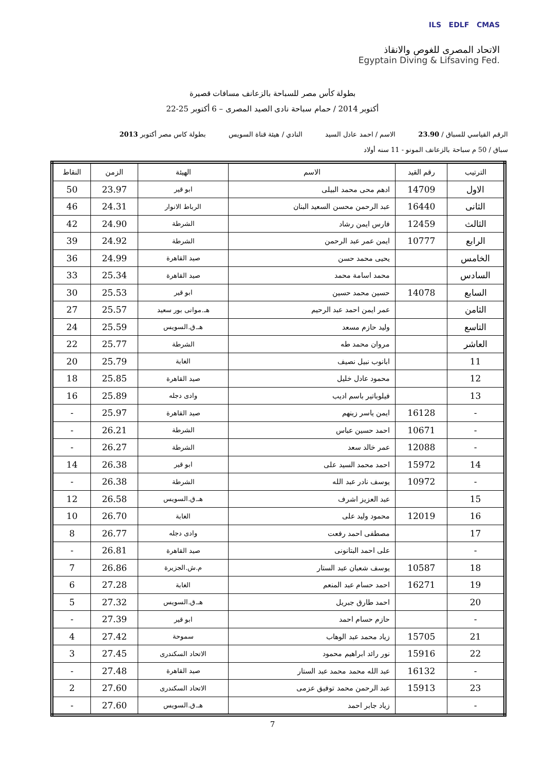ILS EDLF CMAS
الاتحاد المصرى للغوص والانقاذ
Egyptain Diving & Lifsaving Fed.
بطولة كأس مصر للسباحة بالزعانف مسافات قصيرة
22-25 أكتوبر 2014 / حمام سباحة نادى الصيد المصرى – 6 أكتوبر
الرقم القياسي للسباق / 23.90 الاسم / احمد عادل السيد النادي / هيئة قناة السويس بطولة كاس مصر أكتوبر 2013
سباق / 50 م سباحة بالزعانف المونو - 11 سنه أولاد
| الترتيب | رقم القيد | الاسم | الهيئة | الزمن | النقاط |
| --- | --- | --- | --- | --- | --- |
| الاول | 14709 | ادهم محى محمد البيلى | ابو قير | 23.97 | 50 |
| الثانى | 16440 | عبد الرحمن محسن السعيد البنان | الرباط الانوار | 24.31 | 46 |
| الثالث | 12459 | فارس ايمن رشاد | الشرطة | 24.90 | 42 |
| الرابع | 10777 | ايمن عمر عبد الرحمن | الشرطة | 24.92 | 39 |
| الخامس | | يحيى محمد حسن | صيد القاهرة | 24.99 | 36 |
| السادس | | محمد اسامة محمد | صيد القاهرة | 25.34 | 33 |
| السابع | 14078 | حسين محمد حسين | ابو قير | 25.53 | 30 |
| الثامن | | عمر ايمن احمد عبد الرحيم | هـ.موانى بور سعيد | 25.57 | 27 |
| التاسع | | وليد حازم مسعد | هـ.ق.السويس | 25.59 | 24 |
| العاشر | | مروان محمد طه | الشرطة | 25.77 | 22 |
| 11 | | ابانوب نبيل نصيف | الغابة | 25.79 | 20 |
| 12 | | محمود عادل خليل | صيد القاهرة | 25.85 | 18 |
| 13 | | فيلوباتير باسم اديب | وادى دجله | 25.89 | 16 |
| - | 16128 | ايمن ياسر زينهم | صيد القاهرة | 25.97 | - |
| - | 10671 | احمد حسين عباس | الشرطة | 26.21 | - |
| - | 12088 | عمر خالد سعد | الشرطة | 26.27 | - |
| 14 | 15972 | احمد محمد السيد على | ابو قير | 26.38 | 14 |
| - | 10972 | يوسف نادر عبد الله | الشرطة | 26.38 | - |
| 15 | | عبد العزيز اشرف | هـ.ق.السويس | 26.58 | 12 |
| 16 | 12019 | محمود وليد على | الغابة | 26.70 | 10 |
| 17 | | مصطفى احمد رفعت | وادى دجله | 26.77 | 8 |
| - | | على احمد البتانونى | صيد القاهرة | 26.81 | - |
| 18 | 10587 | يوسف شعبان عبد الستار | م.ش.الجزيرة | 26.86 | 7 |
| 19 | 16271 | احمد حسام عبد المنعم | الغابة | 27.28 | 6 |
| 20 | | احمد طارق جبريل | هـ.ق.السويس | 27.32 | 5 |
| - | | حازم حسام احمد | ابو قير | 27.39 | - |
| 21 | 15705 | زياد محمد عبد الوهاب | سموحة | 27.42 | 4 |
| 22 | 15916 | نور رائد ابراهيم محمود | الاتحاد السكندرى | 27.45 | 3 |
| - | 16132 | عبد الله محمد محمد عبد الستار | صيد القاهرة | 27.48 | - |
| 23 | 15913 | عبد الرحمن محمد توفيق عزمى | الاتحاد السكندرى | 27.60 | 2 |
| - | | زياد جابر احمد | هـ.ق.السويس | 27.60 | - |
7